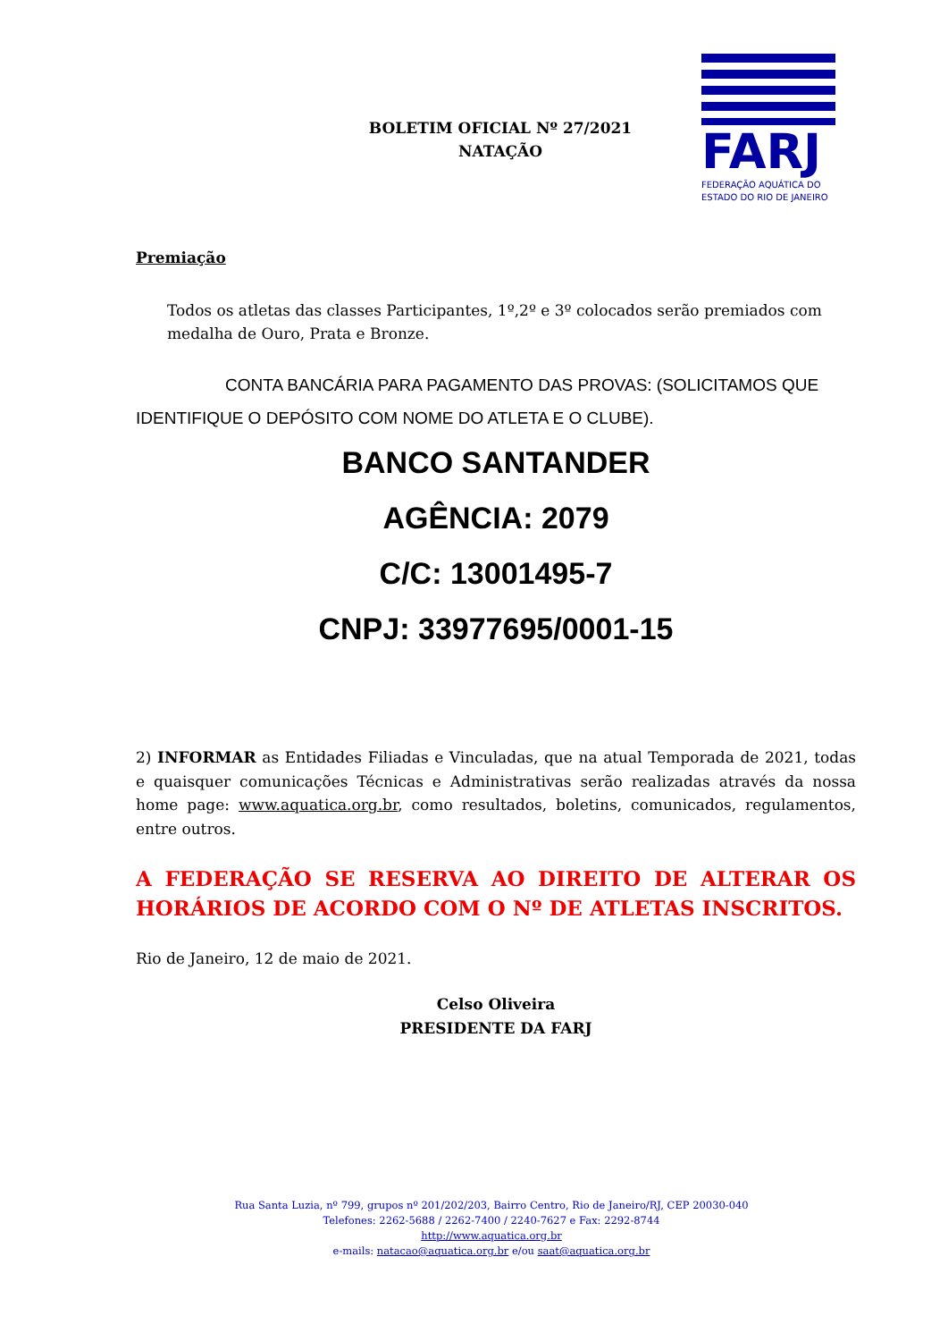BOLETIM OFICIAL Nº 27/2021
NATAÇÃO
FARJ
FEDERAÇÃO AQUÁTICA DO
ESTADO DO RIO DE JANEIRO
Premiação
Todos os atletas das classes Participantes, 1º,2º e 3º colocados serão premiados com medalha de Ouro, Prata e Bronze.
CONTA BANCÁRIA PARA PAGAMENTO DAS PROVAS: (SOLICITAMOS QUE IDENTIFIQUE O DEPÓSITO COM NOME DO ATLETA E O CLUBE).
BANCO SANTANDER
AGÊNCIA: 2079
C/C: 13001495-7
CNPJ: 33977695/0001-15
2) INFORMAR as Entidades Filiadas e Vinculadas, que na atual Temporada de 2021, todas e quaisquer comunicações Técnicas e Administrativas serão realizadas através da nossa home page: www.aquatica.org.br, como resultados, boletins, comunicados, regulamentos, entre outros.
A FEDERAÇÃO SE RESERVA AO DIREITO DE ALTERAR OS HORÁRIOS DE ACORDO COM O Nº DE ATLETAS INSCRITOS.
Rio de Janeiro, 12 de maio de 2021.
Celso Oliveira
PRESIDENTE DA FARJ
Rua Santa Luzia, nº 799, grupos nº 201/202/203, Bairro Centro, Rio de Janeiro/RJ, CEP 20030-040
Telefones: 2262-5688 / 2262-7400 / 2240-7627 e Fax: 2292-8744
http://www.aquatica.org.br
e-mails: natacao@aquatica.org.br e/ou saat@aquatica.org.br